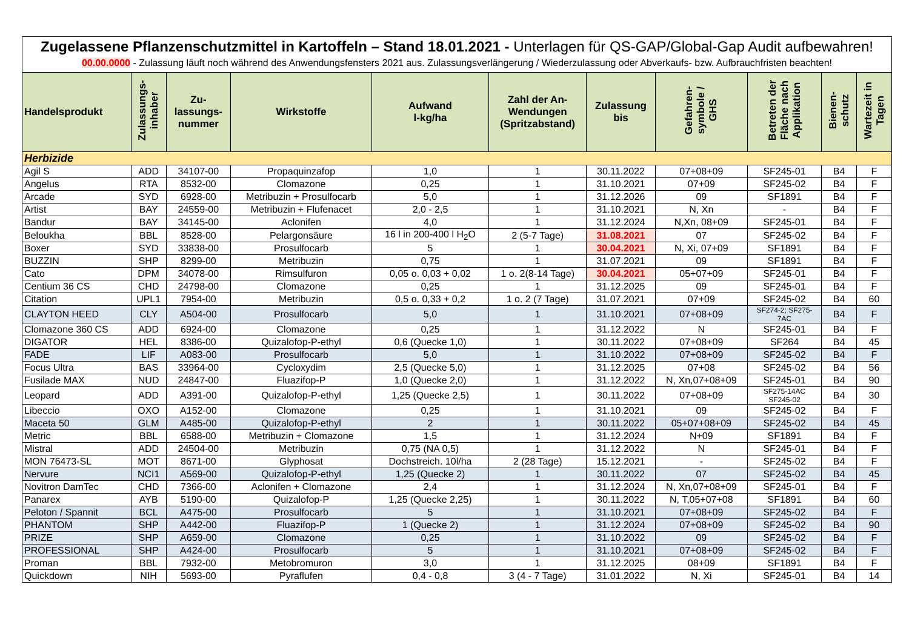Zugelassene Pflanzenschutzmittel in Kartoffeln – Stand 18.01.2021 - Unterlagen für QS-GAP/Global-Gap Audit aufbewahren!
00.00.0000 - Zulassung läuft noch während des Anwendungsfensters 2021 aus. Zulassungsverlängerung / Wiederzulassung oder Abverkaufs- bzw. Aufbrauchfristen beachten!
| Handelsprodukt | Zulassungs- inhaber | Zu- lassungs- nummer | Wirkstoffe | Aufwand l-kg/ha | Zahl der An- Wendungen (Spritzabstand) | Zulassung bis | Gefahren- symbole / GHS | Betreten der Fläche nach Applikation | Bienen- schutz | Wartezeit in Tagen |
| --- | --- | --- | --- | --- | --- | --- | --- | --- | --- | --- |
| Herbizide | | | | | | | | | | |
| Agil S | ADD | 34107-00 | Propaquinzafop | 1,0 | 1 | 30.11.2022 | 07+08+09 | SF245-01 | B4 | F |
| Angelus | RTA | 8532-00 | Clomazone | 0,25 | 1 | 31.10.2021 | 07+09 | SF245-02 | B4 | F |
| Arcade | SYD | 6928-00 | Metribuzin + Prosulfocarb | 5,0 | 1 | 31.12.2026 | 09 | SF1891 | B4 | F |
| Artist | BAY | 24559-00 | Metribuzin + Flufenacet | 2,0 - 2,5 | 1 | 31.10.2021 | N, Xn | - | B4 | F |
| Bandur | BAY | 34145-00 | Aclonifen | 4,0 | 1 | 31.12.2024 | N,Xn, 08+09 | SF245-01 | B4 | F |
| Beloukha | BBL | 8528-00 | Pelargonsäure | 16 l in 200-400 l H<sub>2</sub>O | 2 (5-7 Tage) | 31.08.2021 | 07 | SF245-02 | B4 | F |
| Boxer | SYD | 33838-00 | Prosulfocarb | 5 | 1 | 30.04.2021 | N, Xi, 07+09 | SF1891 | B4 | F |
| BUZZIN | SHP | 8299-00 | Metribuzin | 0,75 | 1 | 31.07.2021 | 09 | SF1891 | B4 | F |
| Cato | DPM | 34078-00 | Rimsulfuron | 0,05 o. 0,03 + 0,02 | 1 o. 2(8-14 Tage) | 30.04.2021 | 05+07+09 | SF245-01 | B4 | F |
| Centium 36 CS | CHD | 24798-00 | Clomazone | 0,25 | 1 | 31.12.2025 | 09 | SF245-01 | B4 | F |
| Citation | UPL1 | 7954-00 | Metribuzin | 0,5 o. 0,33 + 0,2 | 1 o. 2 (7 Tage) | 31.07.2021 | 07+09 | SF245-02 | B4 | 60 |
| CLAYTON HEED | CLY | A504-00 | Prosulfocarb | 5,0 | 1 | 31.10.2021 | 07+08+09 | SF274-2; SF275- 7AC | B4 | F |
| Clomazone 360 CS | ADD | 6924-00 | Clomazone | 0,25 | 1 | 31.12.2022 | N | SF245-01 | B4 | F |
| DIGATOR | HEL | 8386-00 | Quizalofop-P-ethyl | 0,6 (Quecke 1,0) | 1 | 30.11.2022 | 07+08+09 | SF264 | B4 | 45 |
| FADE | LIF | A083-00 | Prosulfocarb | 5,0 | 1 | 31.10.2022 | 07+08+09 | SF245-02 | B4 | F |
| Focus Ultra | BAS | 33964-00 | Cycloxydim | 2,5 (Quecke 5,0) | 1 | 31.12.2025 | 07+08 | SF245-02 | B4 | 56 |
| Fusilade MAX | NUD | 24847-00 | Fluazifop-P | 1,0 (Quecke 2,0) | 1 | 31.12.2022 | N, Xn,07+08+09 | SF245-01 | B4 | 90 |
| Leopard | ADD | A391-00 | Quizalofop-P-ethyl | 1,25 (Quecke 2,5) | 1 | 30.11.2022 | 07+08+09 | SF275-14AC SF245-02 | B4 | 30 |
| Libeccio | OXO | A152-00 | Clomazone | 0,25 | 1 | 31.10.2021 | 09 | SF245-02 | B4 | F |
| Maceta 50 | GLM | A485-00 | Quizalofop-P-ethyl | 2 | 1 | 30.11.2022 | 05+07+08+09 | SF245-02 | B4 | 45 |
| Metric | BBL | 6588-00 | Metribuzin + Clomazone | 1,5 | 1 | 31.12.2024 | N+09 | SF1891 | B4 | F |
| Mistral | ADD | 24504-00 | Metribuzin | 0,75 (NA 0,5) | 1 | 31.12.2022 | N | SF245-01 | B4 | F |
| MON 76473-SL | MOT | 8671-00 | Glyphosat | Dochstreich. 10l/ha | 2 (28 Tage) | 15.12.2021 | - | SF245-02 | B4 | F |
| Nervure | NCI1 | A569-00 | Quizalofop-P-ethyl | 1,25 (Quecke 2) | 1 | 30.11.2022 | 07 | SF245-02 | B4 | 45 |
| Novitron DamTec | CHD | 7366-00 | Aclonifen + Clomazone | 2,4 | 1 | 31.12.2024 | N, Xn,07+08+09 | SF245-01 | B4 | F |
| Panarex | AYB | 5190-00 | Quizalofop-P | 1,25 (Quecke 2,25) | 1 | 30.11.2022 | N, T,05+07+08 | SF1891 | B4 | 60 |
| Peloton / Spannit | BCL | A475-00 | Prosulfocarb | 5 | 1 | 31.10.2021 | 07+08+09 | SF245-02 | B4 | F |
| PHANTOM | SHP | A442-00 | Fluazifop-P | 1 (Quecke 2) | 1 | 31.12.2024 | 07+08+09 | SF245-02 | B4 | 90 |
| PRIZE | SHP | A659-00 | Clomazone | 0,25 | 1 | 31.10.2022 | 09 | SF245-02 | B4 | F |
| PROFESSIONAL | SHP | A424-00 | Prosulfocarb | 5 | 1 | 31.10.2021 | 07+08+09 | SF245-02 | B4 | F |
| Proman | BBL | 7932-00 | Metobromuron | 3,0 | 1 | 31.12.2025 | 08+09 | SF1891 | B4 | F |
| Quickdown | NIH | 5693-00 | Pyraflufen | 0,4 - 0,8 | 3 (4 - 7 Tage) | 31.01.2022 | N, Xi | SF245-01 | B4 | 14 |